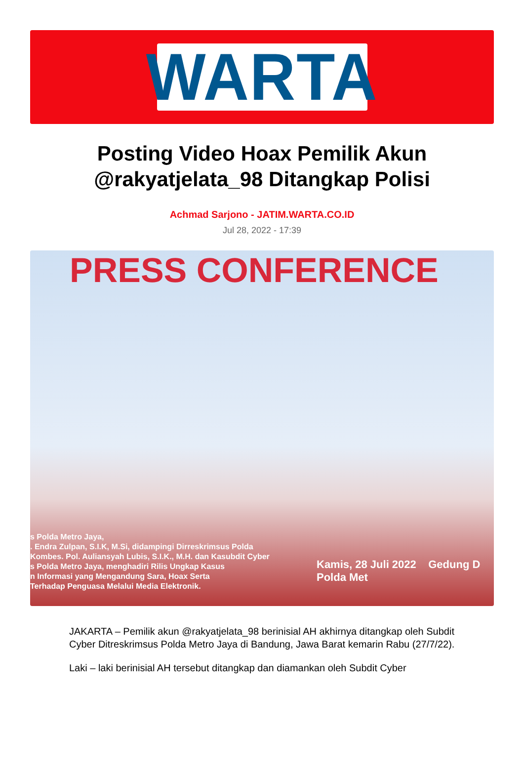WARTA
Posting Video Hoax Pemilik Akun @rakyatjelata_98 Ditangkap Polisi
Achmad Sarjono - JATIM.WARTA.CO.ID
Jul 28, 2022 - 17:39
PRESS CONFERENCE
s Polda Metro Jaya,
. Endra Zulpan, S.I.K, M.Si, didampingi Dirreskrimsus Polda
Kombes. Pol. Auliansyah Lubis, S.I.K., M.H. dan Kasubdit Cyber
s Polda Metro Jaya, menghadiri Rilis Ungkap Kasus
n Informasi yang Mengandung Sara, Hoax Serta
Terhadap Penguasa Melalui Media Elektronik.
Kamis, 28 Juli 2022 Gedung D Polda Met
JAKARTA – Pemilik akun @rakyatjelata_98 berinisial AH akhirnya ditangkap oleh Subdit Cyber Ditreskrimsus Polda Metro Jaya di Bandung, Jawa Barat kemarin Rabu (27/7/22).
Laki – laki berinisial AH tersebut ditangkap dan diamankan oleh Subdit Cyber